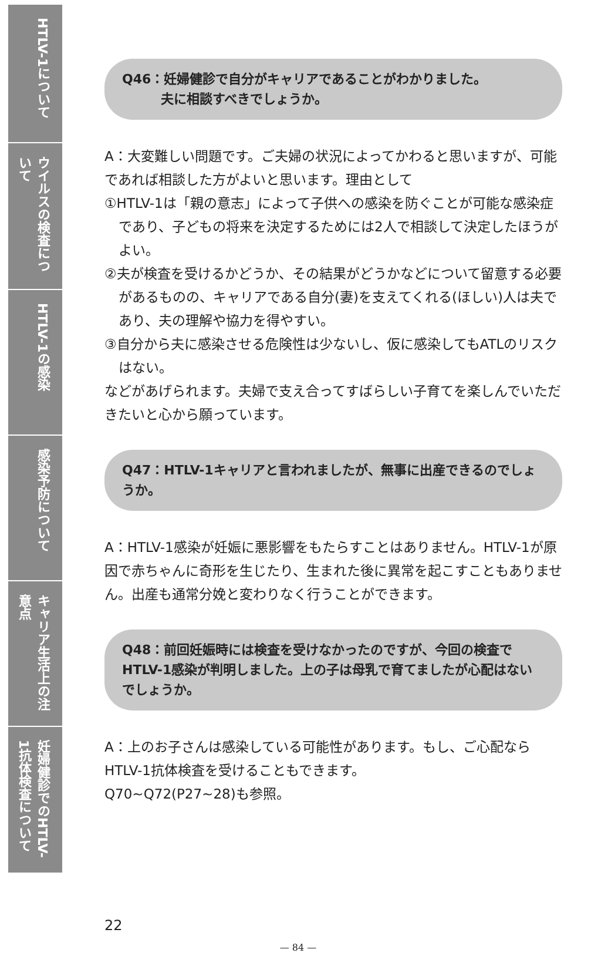HTLV-1について
ウイルスの検査について
HTLV-1の感染
感染予防について
キャリア生活上の注意点
妊婦健診でのHTLV-1抗体検査について
Q46：妊婦健診で自分がキャリアであることがわかりました。
　　　夫に相談すべきでしょうか。
A：大変難しい問題です。ご夫婦の状況によってかわると思いますが、可能であれば相談した方がよいと思います。理由として
①HTLV-1は「親の意志」によって子供への感染を防ぐことが可能な感染症であり、子どもの将来を決定するためには2人で相談して決定したほうがよい。
②夫が検査を受けるかどうか、その結果がどうかなどについて留意する必要があるものの、キャリアである自分(妻)を支えてくれる(ほしい)人は夫であり、夫の理解や協力を得やすい。
③自分から夫に感染させる危険性は少ないし、仮に感染してもATLのリスクはない。
などがあげられます。夫婦で支え合ってすばらしい子育てを楽しんでいただきたいと心から願っています。
Q47：HTLV-1キャリアと言われましたが、無事に出産できるのでしょうか。
A：HTLV-1感染が妊娠に悪影響をもたらすことはありません。HTLV-1が原因で赤ちゃんに奇形を生じたり、生まれた後に異常を起こすこともありません。出産も通常分娩と変わりなく行うことができます。
Q48：前回妊娠時には検査を受けなかったのですが、今回の検査でHTLV-1感染が判明しました。上の子は母乳で育てましたが心配はないでしょうか。
A：上のお子さんは感染している可能性があります。もし、ご心配ならHTLV-1抗体検査を受けることもできます。
Q70~Q72(P27~28)も参照。
22
— 84 —